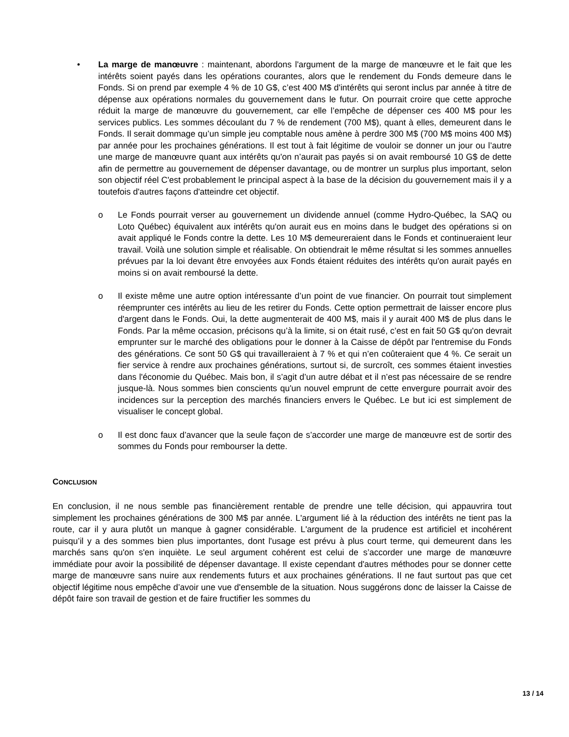• La marge de manœuvre : maintenant, abordons l'argument de la marge de manœuvre et le fait que les intérêts soient payés dans les opérations courantes, alors que le rendement du Fonds demeure dans le Fonds. Si on prend par exemple 4 % de 10 G$, c’est 400 M$ d'intérêts qui seront inclus par année à titre de dépense aux opérations normales du gouvernement dans le futur. On pourrait croire que cette approche réduit la marge de manœuvre du gouvernement, car elle l’empêche de dépenser ces 400 M$ pour les services publics. Les sommes découlant du 7 % de rendement (700 M$), quant à elles, demeurent dans le Fonds. Il serait dommage qu’un simple jeu comptable nous amène à perdre 300 M$ (700 M$ moins 400 M$) par année pour les prochaines générations. Il est tout à fait légitime de vouloir se donner un jour ou l’autre une marge de manœuvre quant aux intérêts qu'on n’aurait pas payés si on avait remboursé 10 G$ de dette afin de permettre au gouvernement de dépenser davantage, ou de montrer un surplus plus important, selon son objectif réel C'est probablement le principal aspect à la base de la décision du gouvernement mais il y a toutefois d'autres façons d'atteindre cet objectif.
o Le Fonds pourrait verser au gouvernement un dividende annuel (comme Hydro-Québec, la SAQ ou Loto Québec) équivalent aux intérêts qu'on aurait eus en moins dans le budget des opérations si on avait appliqué le Fonds contre la dette. Les 10 M$ demeureraient dans le Fonds et continueraient leur travail. Voilà une solution simple et réalisable. On obtiendrait le même résultat si les sommes annuelles prévues par la loi devant être envoyées aux Fonds étaient réduites des intérêts qu'on aurait payés en moins si on avait remboursé la dette.
o Il existe même une autre option intéressante d’un point de vue financier. On pourrait tout simplement réemprunter ces intérêts au lieu de les retirer du Fonds. Cette option permettrait de laisser encore plus d'argent dans le Fonds. Oui, la dette augmenterait de 400 M$, mais il y aurait 400 M$ de plus dans le Fonds. Par la même occasion, précisons qu’à la limite, si on était rusé, c’est en fait 50 G$ qu'on devrait emprunter sur le marché des obligations pour le donner à la Caisse de dépôt par l'entremise du Fonds des générations. Ce sont 50 G$ qui travailleraient à 7 % et qui n’en coûteraient que 4 %. Ce serait un fier service à rendre aux prochaines générations, surtout si, de surcroît, ces sommes étaient investies dans l'économie du Québec. Mais bon, il s’agit d’un autre débat et il n’est pas nécessaire de se rendre jusque-là. Nous sommes bien conscients qu'un nouvel emprunt de cette envergure pourrait avoir des incidences sur la perception des marchés financiers envers le Québec. Le but ici est simplement de visualiser le concept global.
o Il est donc faux d’avancer que la seule façon de s’accorder une marge de manœuvre est de sortir des sommes du Fonds pour rembourser la dette.
CONCLUSION
En conclusion, il ne nous semble pas financièrement rentable de prendre une telle décision, qui appauvrira tout simplement les prochaines générations de 300 M$ par année. L'argument lié à la réduction des intérêts ne tient pas la route, car il y aura plutôt un manque à gagner considérable. L'argument de la prudence est artificiel et incohérent puisqu’il y a des sommes bien plus importantes, dont l'usage est prévu à plus court terme, qui demeurent dans les marchés sans qu'on s'en inquiète. Le seul argument cohérent est celui de s’accorder une marge de manœuvre immédiate pour avoir la possibilité de dépenser davantage. Il existe cependant d'autres méthodes pour se donner cette marge de manœuvre sans nuire aux rendements futurs et aux prochaines générations. Il ne faut surtout pas que cet objectif légitime nous empêche d’avoir une vue d'ensemble de la situation. Nous suggérons donc de laisser la Caisse de dépôt faire son travail de gestion et de faire fructifier les sommes du
13 / 14